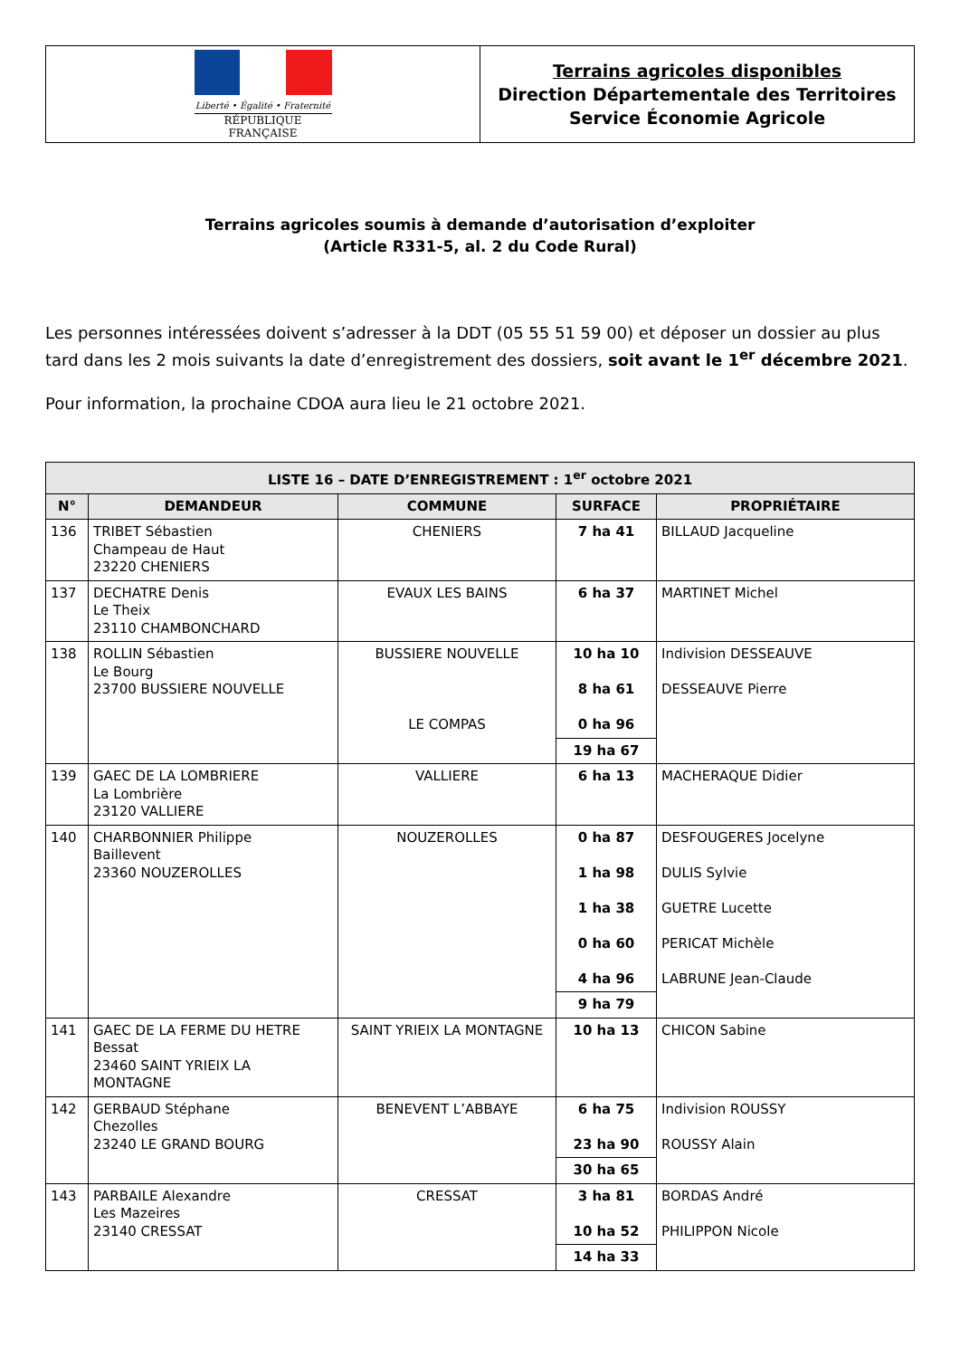Liberté • Égalité • Fraternité
RÉPUBLIQUE FRANÇAISE
Terrains agricoles disponibles
Direction Départementale des Territoires
Service Économie Agricole
Terrains agricoles soumis à demande d’autorisation d’exploiter
(Article R331-5, al. 2 du Code Rural)
Les personnes intéressées doivent s’adresser à la DDT (05 55 51 59 00) et déposer un dossier au plus tard dans les 2 mois suivants la date d’enregistrement des dossiers, soit avant le 1<sup>er</sup> décembre 2021.
Pour information, la prochaine CDOA aura lieu le 21 octobre 2021.
| LISTE 16 – DATE D’ENREGISTREMENT : 1<sup>er</sup> octobre 2021 | | | | |
| --- | --- | --- | --- | --- |
| N° | DEMANDEUR | COMMUNE | SURFACE | PROPRIÉTAIRE |
| 136 | TRIBET Sébastien Champeau de Haut 23220 CHENIERS | CHENIERS | 7 ha 41 | BILLAUD Jacqueline |
| 137 | DECHATRE Denis Le Theix 23110 CHAMBONCHARD | EVAUX LES BAINS | 6 ha 37 | MARTINET Michel |
| 138 | ROLLIN Sébastien Le Bourg 23700 BUSSIERE NOUVELLE | BUSSIERE NOUVELLE LE COMPAS | 10 ha 10 8 ha 61 0 ha 96 | Indivision DESSEAUVE DESSEAUVE Pierre |
| | | | 19 ha 67 | |
| 139 | GAEC DE LA LOMBRIERE La Lombrière 23120 VALLIERE | VALLIERE | 6 ha 13 | MACHERAQUE Didier |
| 140 | CHARBONNIER Philippe Baillevent 23360 NOUZEROLLES | NOUZEROLLES | 0 ha 87 1 ha 98 1 ha 38 0 ha 60 4 ha 96 | DESFOUGERES Jocelyne DULIS Sylvie GUETRE Lucette PERICAT Michèle LABRUNE Jean-Claude |
| | | | 9 ha 79 | |
| 141 | GAEC DE LA FERME DU HETRE Bessat 23460 SAINT YRIEIX LA MONTAGNE | SAINT YRIEIX LA MONTAGNE | 10 ha 13 | CHICON Sabine |
| 142 | GERBAUD Stéphane Chezolles 23240 LE GRAND BOURG | BENEVENT L’ABBAYE | 6 ha 75 23 ha 90 | Indivision ROUSSY ROUSSY Alain |
| | | | 30 ha 65 | |
| 143 | PARBAILE Alexandre Les Mazeires 23140 CRESSAT | CRESSAT | 3 ha 81 10 ha 52 | BORDAS André PHILIPPON Nicole |
| | | | 14 ha 33 | |